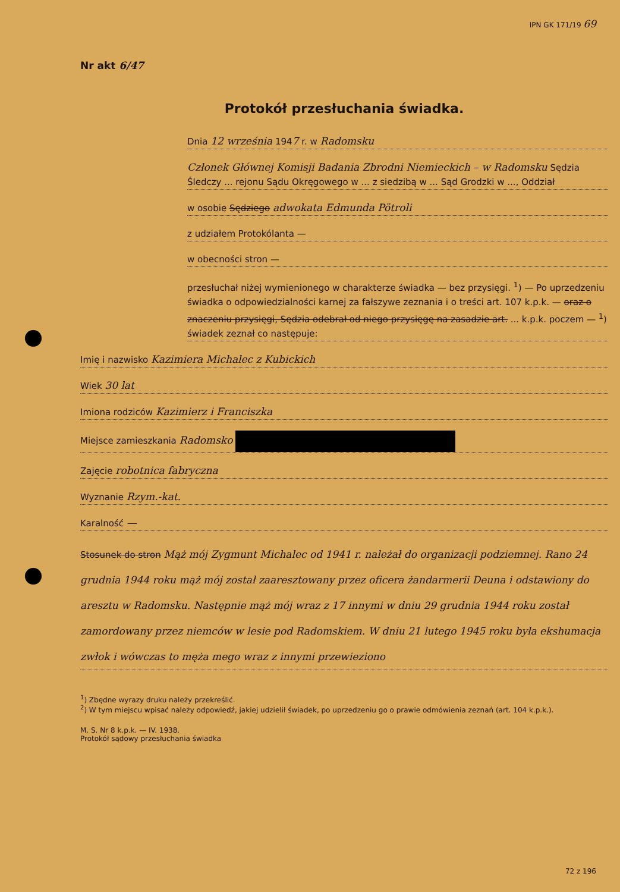IPN GK 171/19 69
Nr akt 6/47
Protokół przesłuchania świadka.
Dnia 12 września 1947 r. w Radomsku
Członek Głównej Komisji Badania Zbrodni Niemieckich – w Radomsku Sędzia Śledczy ... rejonu Sądu Okręgowego w ... z siedzibą w ... Sąd Grodzki w ..., Oddział
w osobie Sędziego adwokata Edmunda Pötroli
z udziałem Protokólanta —
w obecności stron —
przesłuchał niżej wymienionego w charakterze świadka — bez przysięgi. <sup>1</sup>) — Po uprzedzeniu świadka o odpowiedzialności karnej za fałszywe zeznania i o treści art. 107 k.p.k. — oraz o znaczeniu przysięgi, Sędzia odebrał od niego przysięgę na zasadzie art. ... k.p.k. poczem — <sup>1</sup>) świadek zeznał co następuje:
Imię i nazwisko Kazimiera Michalec z Kubickich
Wiek 30 lat
Imiona rodziców Kazimierz i Franciszka
Miejsce zamieszkania Radomsko
Zajęcie robotnica fabryczna
Wyznanie Rzym.-kat.
Karalność —
Stosunek do stron Mąż mój Zygmunt Michalec od 1941 r. należał do organizacji podziemnej. Rano 24 grudnia 1944 roku mąż mój został zaaresztowany przez oficera żandarmerii Deuna i odstawiony do aresztu w Radomsku. Następnie mąż mój wraz z 17 innymi w dniu 29 grudnia 1944 roku został zamordowany przez niemców w lesie pod Radomskiem. W dniu 21 lutego 1945 roku była ekshumacja zwłok i wówczas to męża mego wraz z innymi przewieziono
<sup>1</sup>) Zbędne wyrazy druku należy przekreślić.
<sup>2</sup>) W tym miejscu wpisać należy odpowiedź, jakiej udzielił świadek, po uprzedzeniu go o prawie odmówienia zeznań (art. 104 k.p.k.).
M. S. Nr 8 k.p.k. — IV. 1938.
Protokół sądowy przesłuchania świadka
72 z 196